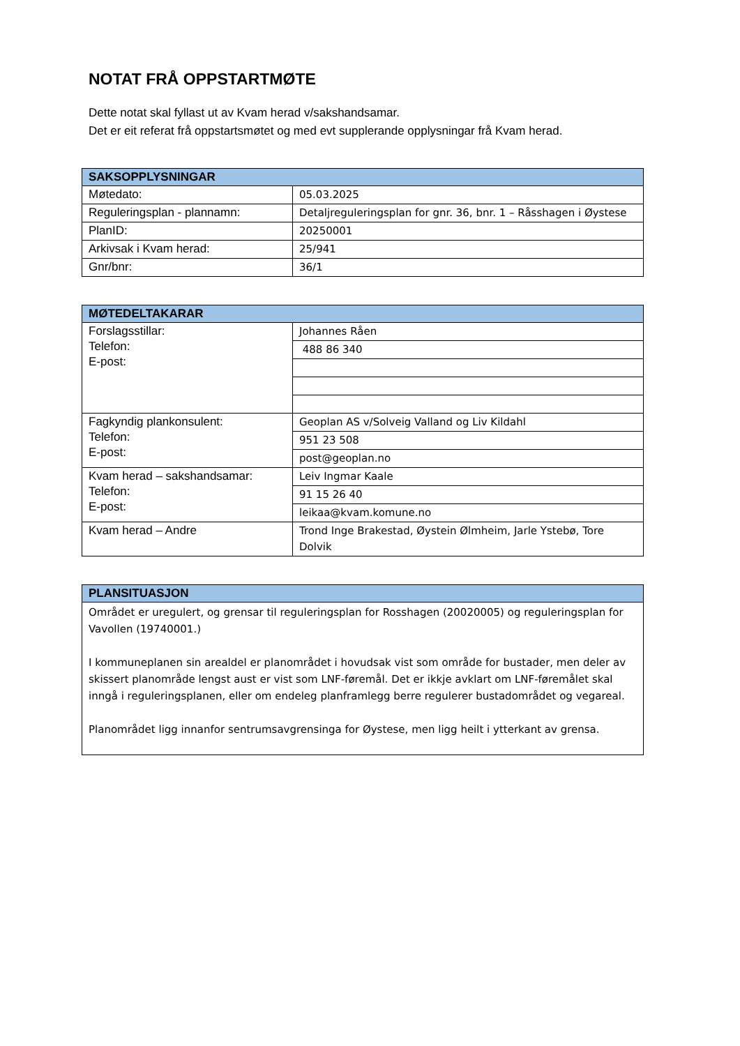NOTAT FRÅ OPPSTARTMØTE
Dette notat skal fyllast ut av Kvam herad v/sakshandsamar.
Det er eit referat frå oppstartsmøtet og med evt supplerande opplysningar frå Kvam herad.
| SAKSOPPLYSNINGAR | |
| --- | --- |
| Møtedato: | 05.03.2025 |
| Reguleringsplan - plannamn: | Detaljreguleringsplan for gnr. 36, bnr. 1 – Råsshagen i Øystese |
| PlanID: | 20250001 |
| Arkivsak i Kvam herad: | 25/941 |
| Gnr/bnr: | 36/1 |
| MØTEDELTAKARAR | |
| --- | --- |
| Forslagsstillar: Telefon: E-post: | Johannes Råen |
| | 488 86 340 |
| Fagkyndig plankonsulent: Telefon: E-post: | Geoplan AS v/Solveig Valland og Liv Kildahl |
| | 951 23 508 |
| | post@geoplan.no |
| Kvam herad – sakshandsamar: Telefon: E-post: | Leiv Ingmar Kaale |
| | 91 15 26 40 |
| | leikaa@kvam.komune.no |
| Kvam herad – Andre | Trond Inge Brakestad, Øystein Ølmheim, Jarle Ystebø, Tore Dolvik |
| PLANSITUASJON |
| --- |
| Området er uregulert, og grensar til reguleringsplan for Rosshagen (20020005) og reguleringsplan for Vavollen (19740001.) I kommuneplanen sin arealdel er planområdet i hovudsak vist som område for bustader, men deler av skissert planområde lengst aust er vist som LNF-føremål. Det er ikkje avklart om LNF-føremålet skal inngå i reguleringsplanen, eller om endeleg planframlegg berre regulerer bustadområdet og vegareal. Planområdet ligg innanfor sentrumsavgrensinga for Øystese, men ligg heilt i ytterkant av grensa. |